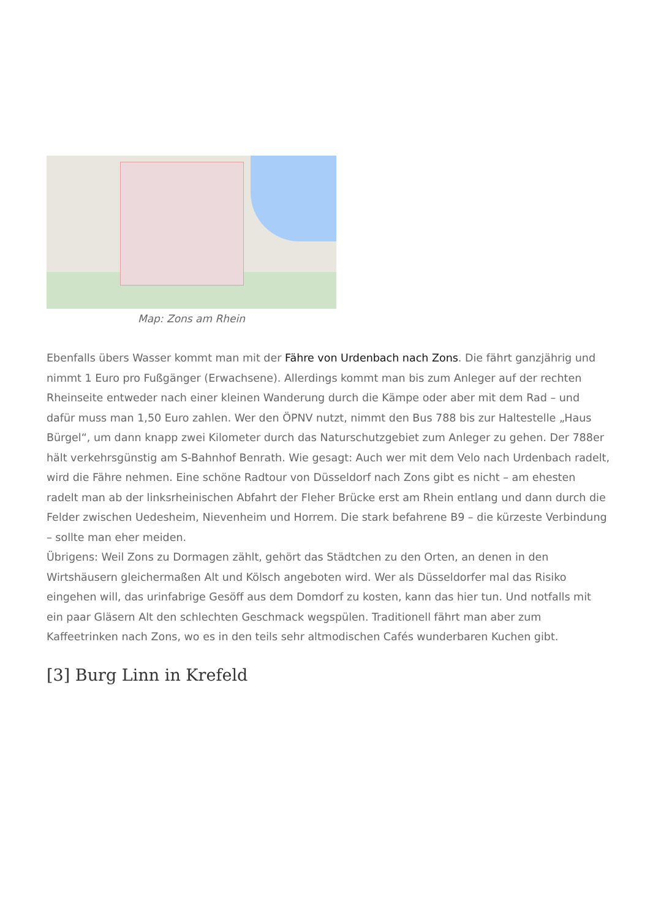Map: Zons am Rhein
Ebenfalls übers Wasser kommt man mit der Fähre von Urdenbach nach Zons. Die fährt ganzjährig und nimmt 1 Euro pro Fußgänger (Erwachsene). Allerdings kommt man bis zum Anleger auf der rechten Rheinseite entweder nach einer kleinen Wanderung durch die Kämpe oder aber mit dem Rad – und dafür muss man 1,50 Euro zahlen. Wer den ÖPNV nutzt, nimmt den Bus 788 bis zur Haltestelle „Haus Bürgel“, um dann knapp zwei Kilometer durch das Naturschutzgebiet zum Anleger zu gehen. Der 788er hält verkehrsgünstig am S-Bahnhof Benrath. Wie gesagt: Auch wer mit dem Velo nach Urdenbach radelt, wird die Fähre nehmen. Eine schöne Radtour von Düsseldorf nach Zons gibt es nicht – am ehesten radelt man ab der linksrheinischen Abfahrt der Fleher Brücke erst am Rhein entlang und dann durch die Felder zwischen Uedesheim, Nievenheim und Horrem. Die stark befahrene B9 – die kürzeste Verbindung – sollte man eher meiden.
Übrigens: Weil Zons zu Dormagen zählt, gehört das Städtchen zu den Orten, an denen in den Wirtshäusern gleichermaßen Alt und Kölsch angeboten wird. Wer als Düsseldorfer mal das Risiko eingehen will, das urinfabrige Gesöff aus dem Domdorf zu kosten, kann das hier tun. Und notfalls mit ein paar Gläsern Alt den schlechten Geschmack wegspülen. Traditionell fährt man aber zum Kaffeetrinken nach Zons, wo es in den teils sehr altmodischen Cafés wunderbaren Kuchen gibt.
[3] Burg Linn in Krefeld